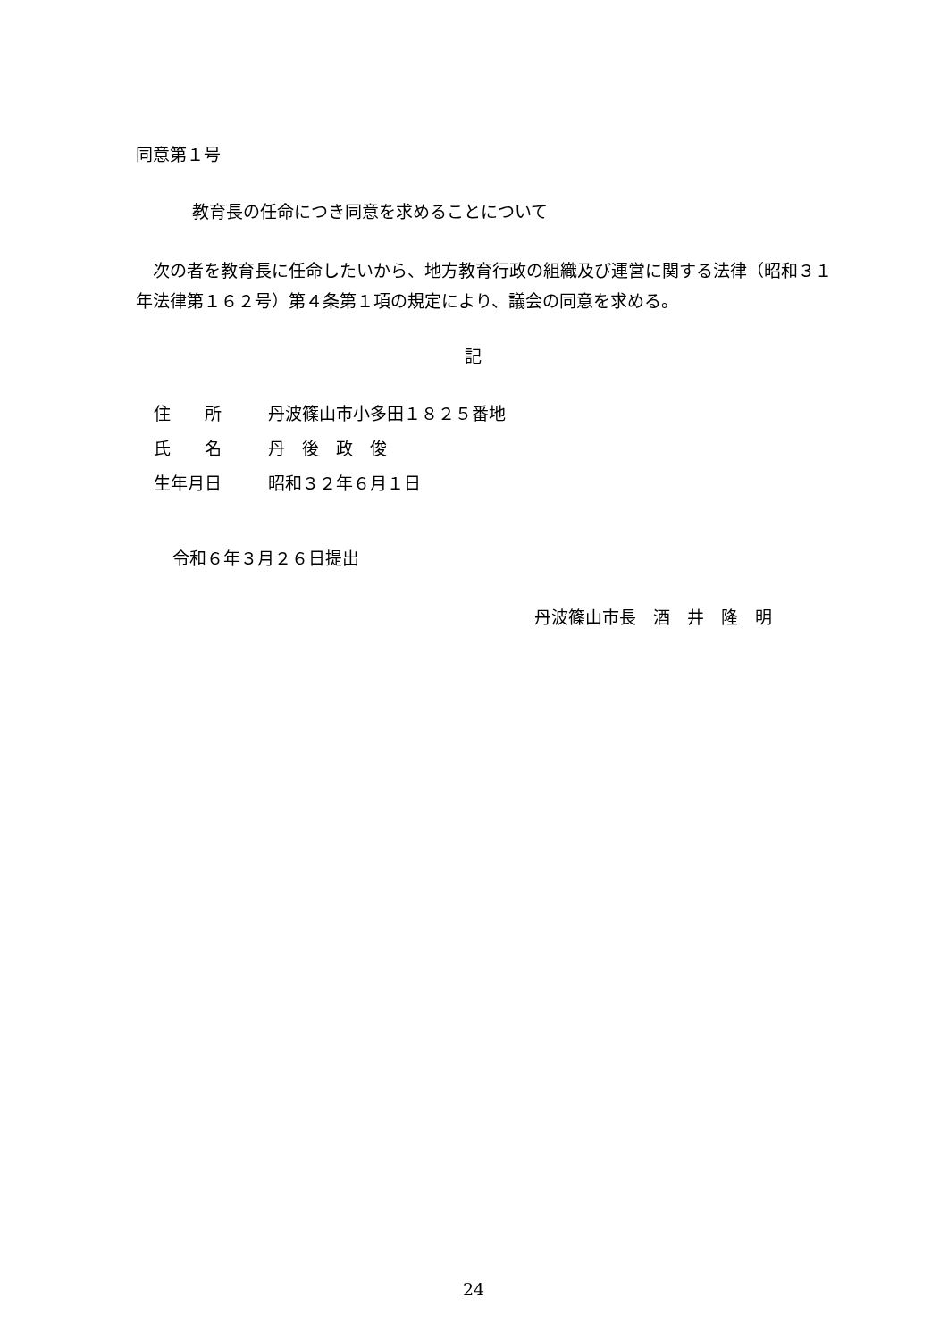同意第１号
教育長の任命につき同意を求めることについて
　次の者を教育長に任命したいから、地方教育行政の組織及び運営に関する法律（昭和３１年法律第１６２号）第４条第１項の規定により、議会の同意を求める。
記
| 住 所 | 丹波篠山市小多田１８２５番地 |
| 氏 名 | 丹 後 政 俊 |
| 生年月日 | 昭和３２年６月１日 |
令和６年３月２６日提出
丹波篠山市長　酒　井　隆　明
24